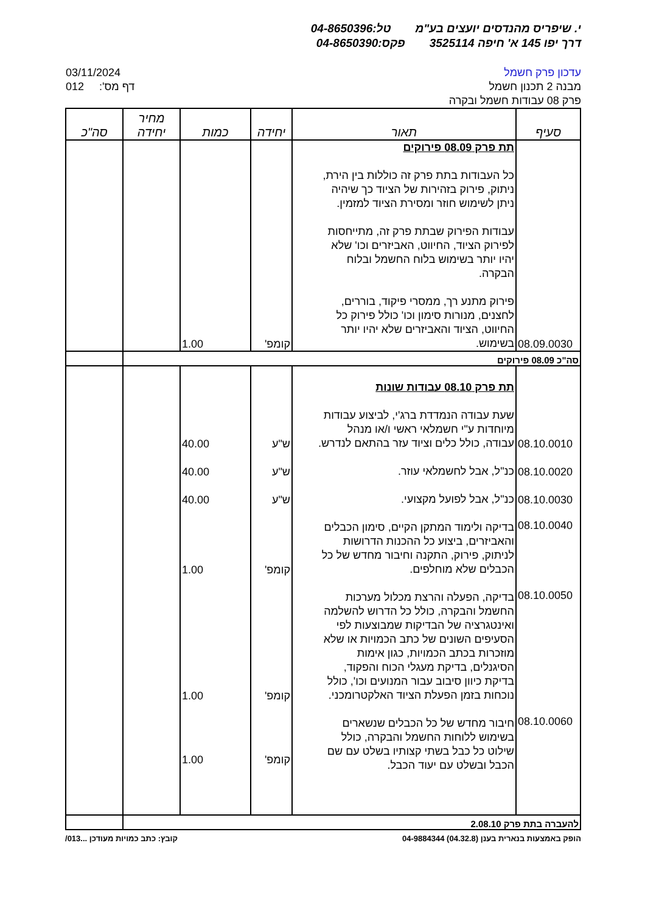י. שיפריס מהנדסים יועצים בע"מ טל:04-8650396
דרך יפו 145 א' חיפה 3525114 פקס:04-8650390
עדכון פרק חשמל
מבנה 2 תכנון חשמל
פרק 08 עבודות חשמל ובקרה
03/11/2024
012 :'דף מס
| סעיף | תאור | יחידה | כמות | מחיר יחידה | סה"כ |
| --- | --- | --- | --- | --- | --- |
| 08.09.0030 | תת פרק 08.09 פירוקים כל העבודות בתת פרק זה כוללות בין הירת, ניתוק, פירוק בזהירות של הציוד כך שיהיה ניתן לשימוש חוזר ומסירת הציוד למזמין. עבודות הפירוק שבתת פרק זה, מתייחסות לפירוק הציוד, החיווט, האביזרים וכו' שלא יהיו יותר בשימוש בלוח החשמל ובלוח הבקרה. פירוק מתנע רך, ממסרי פיקוד, בוררים, לחצנים, מנורות סימון וכו' כולל פירוק כל החיווט, הציוד והאביזרים שלא יהיו יותר בשימוש. | קומפ' | 1.00 | | |
| סה"כ 08.09 פירוקים | | | | | |
| | תת פרק 08.10 עבודות שונות | | | | |
| 08.10.0010 | שעת עבודה הנמדדת ברג'י, לביצוע עבודות מיוחדות ע"י חשמלאי ראשי ו/או מנהל עבודה, כולל כלים וציוד עזר בהתאם לנדרש. | ש"ע | 40.00 | | |
| 08.10.0020 | כנ"ל, אבל לחשמלאי עוזר. | ש"ע | 40.00 | | |
| 08.10.0030 | כנ"ל, אבל לפועל מקצועי. | ש"ע | 40.00 | | |
| 08.10.0040 | בדיקה ולימוד המתקן הקיים, סימון הכבלים והאביזרים, ביצוע כל ההכנות הדרושות לניתוק, פירוק, התקנה וחיבור מחדש של כל הכבלים שלא מוחלפים. | קומפ' | 1.00 | | |
| 08.10.0050 | בדיקה, הפעלה והרצת מכלול מערכות החשמל והבקרה, כולל כל הדרוש להשלמה ואינטגרציה של הבדיקות שמבוצעות לפי הסעיפים השונים של כתב הכמויות או שלא מוזכרות בכתב הכמויות, כגון אימות הסיגנלים, בדיקת מעגלי הכוח והפקוד, בדיקת כיוון סיבוב עבור המנועים וכו', כולל נוכחות בזמן הפעלת הציוד האלקטרומכני. | קומפ' | 1.00 | | |
| 08.10.0060 | חיבור מחדש של כל הכבלים שנשארים בשימוש ללוחות החשמל והבקרה, כולל שילוט כל כבל בשתי קצותיו בשלט עם שם הכבל ובשלט עם יעוד הכבל. | קומפ' | 1.00 | | |
| להעברה בתת פרק 2.08.10 | | | | | |
הופק באמצעות בנארית בענן (04.32.8) 04-9884344 קובץ: כתב כמויות מעודכן ...013/